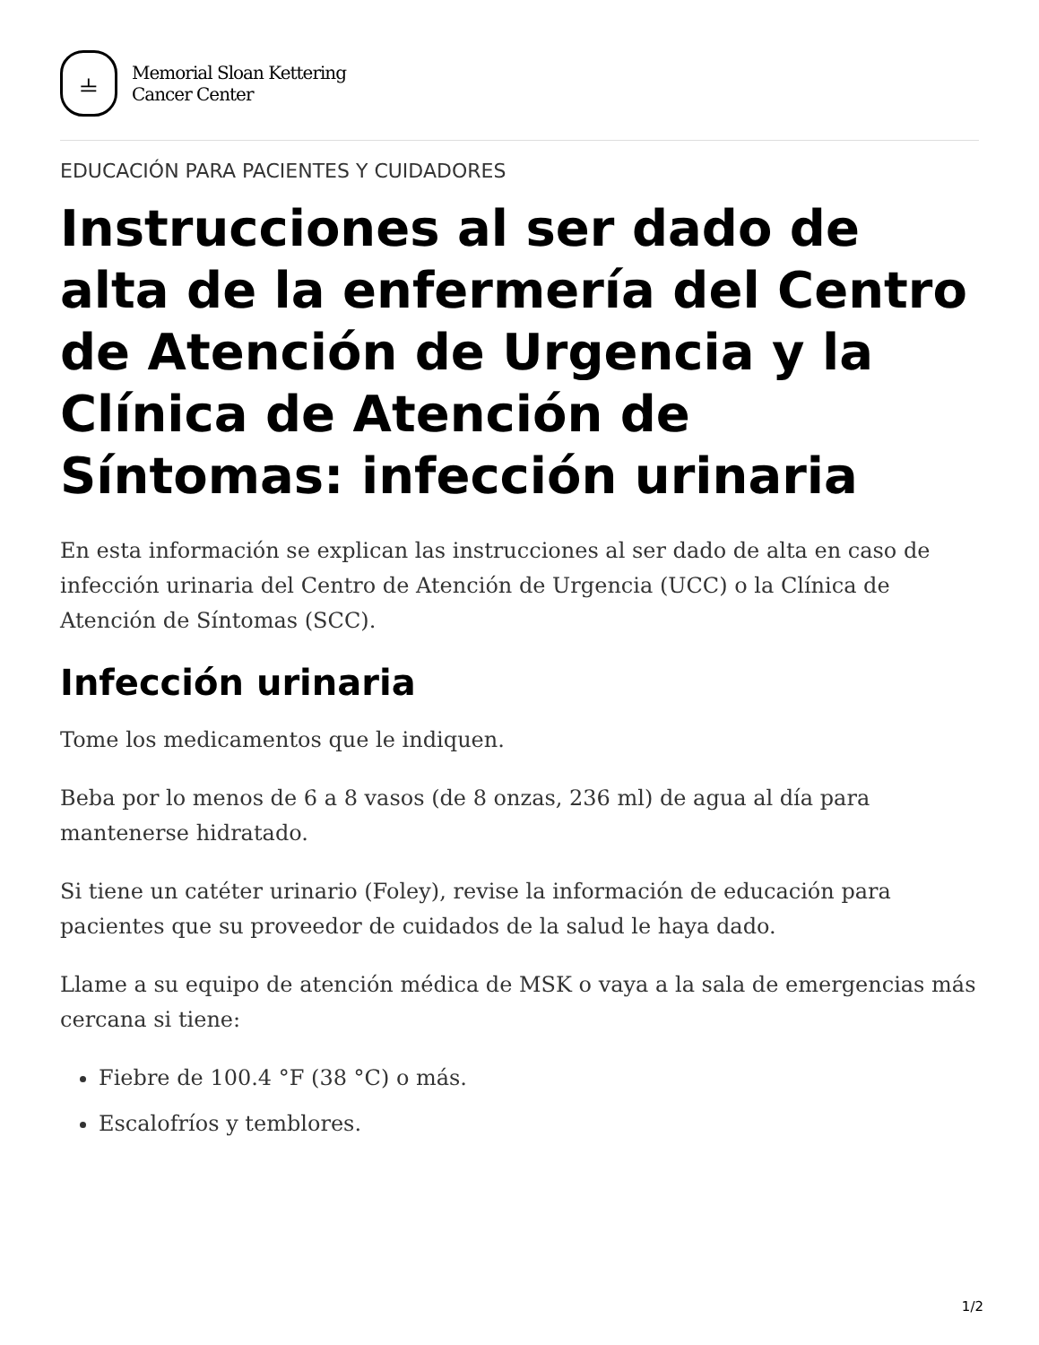⫨
Memorial Sloan Kettering
Cancer Center
EDUCACIÓN PARA PACIENTES Y CUIDADORES
Instrucciones al ser dado de alta de la enfermería del Centro de Atención de Urgencia y la Clínica de Atención de Síntomas: infección urinaria
En esta información se explican las instrucciones al ser dado de alta en caso de infección urinaria del Centro de Atención de Urgencia (UCC) o la Clínica de Atención de Síntomas (SCC).
Infección urinaria
Tome los medicamentos que le indiquen.
Beba por lo menos de 6 a 8 vasos (de 8 onzas, 236 ml) de agua al día para mantenerse hidratado.
Si tiene un catéter urinario (Foley), revise la información de educación para pacientes que su proveedor de cuidados de la salud le haya dado.
Llame a su equipo de atención médica de MSK o vaya a la sala de emergencias más cercana si tiene:
Fiebre de 100.4 °F (38 °C) o más.
Escalofríos y temblores.
1/2